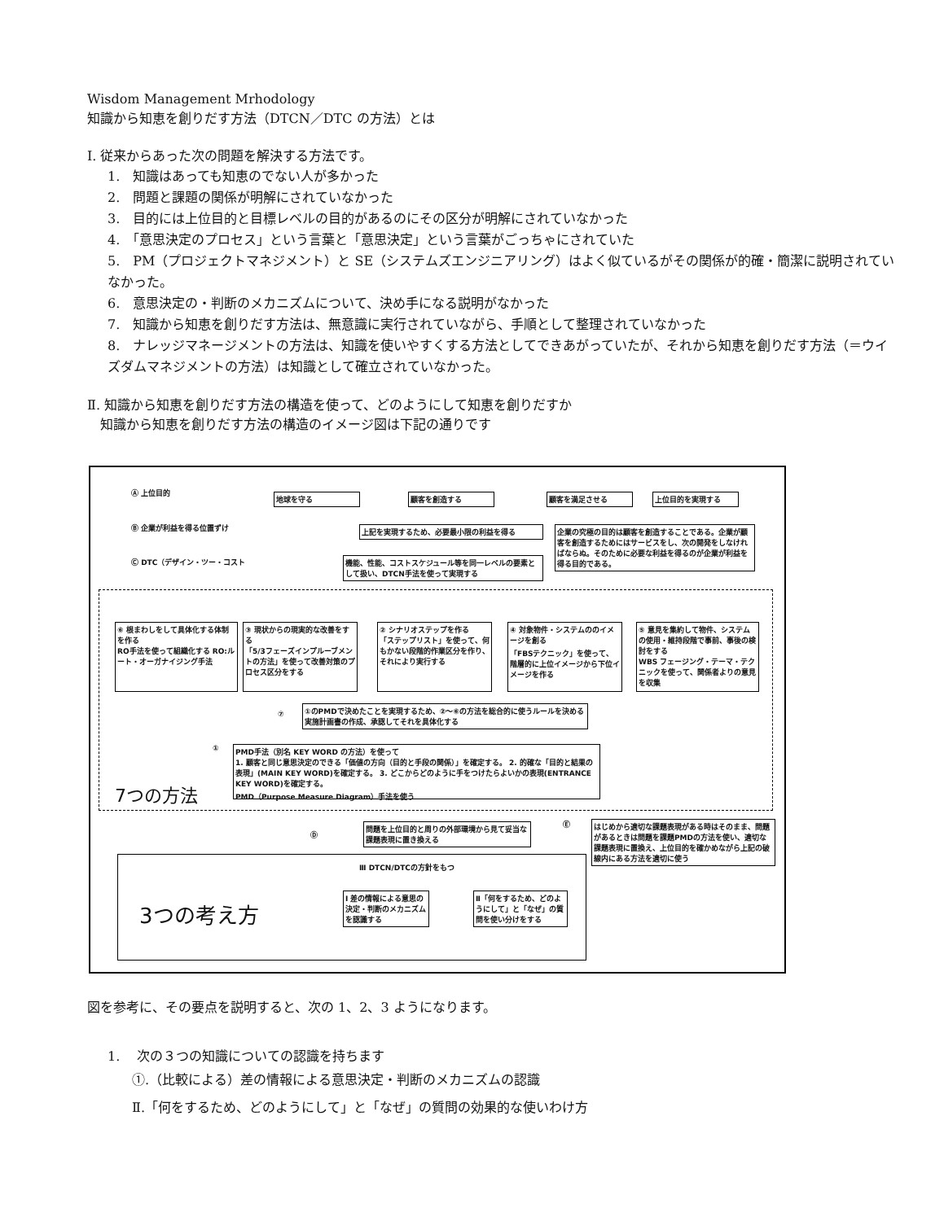Wisdom Management Mrhodology
知識から知恵を創りだす方法（DTCN／DTC の方法）とは
Ⅰ. 従来からあった次の問題を解決する方法です。
1.　知識はあっても知恵のでない人が多かった
2.　問題と課題の関係が明解にされていなかった
3.　目的には上位目的と目標レベルの目的があるのにその区分が明解にされていなかった
4.　「意思決定のプロセス」という言葉と「意思決定」という言葉がごっちゃにされていた
5.　PM（プロジェクトマネジメント）と SE（システムズエンジニアリング）はよく似ているがその関係が的確・簡潔に説明されていなかった。
6.　意思決定の・判断のメカニズムについて、決め手になる説明がなかった
7.　知識から知恵を創りだす方法は、無意識に実行されていながら、手順として整理されていなかった
8.　ナレッジマネージメントの方法は、知識を使いやすくする方法としてできあがっていたが、それから知恵を創りだす方法（＝ウイズダムマネジメントの方法）は知識として確立されていなかった。
Ⅱ. 知識から知恵を創りだす方法の構造を使って、どのようにして知恵を創りだすか
　知識から知恵を創りだす方法の構造のイメージ図は下記の通りです
Ⓐ 上位目的 地球を守る 顧客を創造する 顧客を満足させる 上位目的を実現する
Ⓑ 企業が利益を得る位置ずけ 上記を実現するため、必要最小限の利益を得る
企業の究極の目的は顧客を創造することである。企業が顧客を創造するためにはサービスをし、次の開発をしなければならぬ。そのために必要な利益を得るのが企業が利益を得る目的である。
Ⓒ DTC（デザイン・ツー・コスト
機能、性能、コストスケジュール等を同一レベルの要素として扱い、DTCN手法を使って実現する
⑥ 根まわしをして具体化する体制を作る
RO手法を使って組織化する RO:ルート・オーガナイジング手法
③ 現状からの現実的な改善をする
「5/3フェーズインプルーブメントの方法」を使って改善対策のプロセス区分をする
② シナリオステップを作る
「ステップリスト」を使って、何もかない段階的作業区分を作り、それにより実行する
④ 対象物件・システムののイメージを創る
「FBSテクニック」を使って、階層的に上位イメージから下位イメージを作る
⑤ 意見を集約して物件、システムの使用・維持段階で事前、事後の検討をする
WBS フェージング・テーマ・テクニックを使って、関係者よりの意見を収集
⑦
①のPMDで決めたことを実現するため、②～⑥の方法を総合的に使うルールを決める
実施計画書の作成、承認してそれを具体化する
①
PMD手法（別名 KEY WORD の方法）を使って
1. 顧客と同じ意思決定のできる「価値の方向（目的と手段の関係）」を確定する。 2. 的確な「目的と結果の表現」(MAIN KEY WORD)を確定する。 3. どこからどのように手をつけたらよいかの表現(ENTRANCE KEY WORD)を確定する。
PMD（Purpose Measure Diagram）手法を使う
7つの方法
Ⓓ
問題を上位目的と周りの外部環境から見て妥当な課題表現に置き換える
Ⓔ
はじめから適切な課題表現がある時はそのまま、問題があるときは問題を課題PMDの方法を使い、適切な課題表現に置換え、上位目的を確かめながら上記の破線内にある方法を適切に使う
Ⅲ DTCN/DTCの方針をもつ
3つの考え方
Ⅰ 差の情報による意思の決定・判断のメカニズムを認識する
Ⅱ「何をするため、どのようにして」と「なぜ」の質問を使い分けをする
図を参考に、その要点を説明すると、次の 1、2、3 ようになります。
1.　 次の３つの知識についての認識を持ちます
①.（比較による）差の情報による意思決定・判断のメカニズムの認識
Ⅱ.「何をするため、どのようにして」と「なぜ」の質問の効果的な使いわけ方